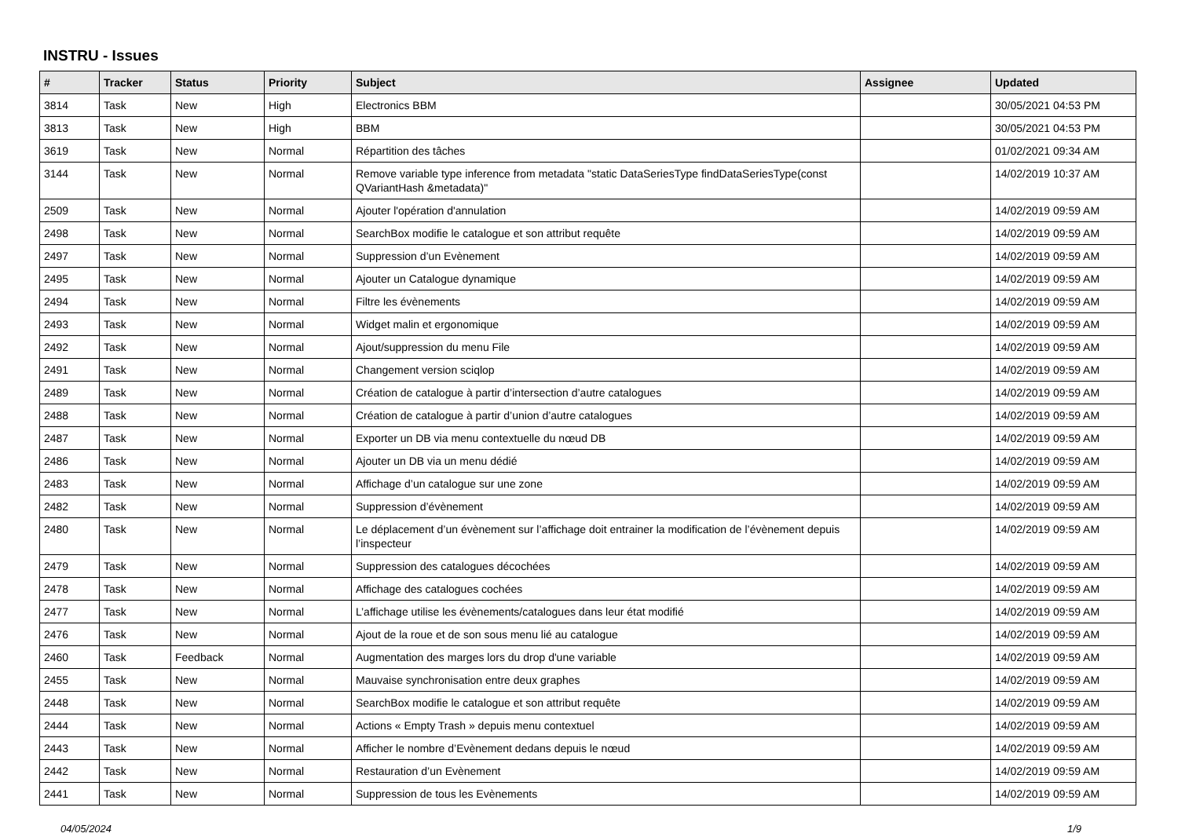INSTRU - Issues
| # | Tracker | Status | Priority | Subject | Assignee | Updated |
| --- | --- | --- | --- | --- | --- | --- |
| 3814 | Task | New | High | Electronics BBM | | 30/05/2021 04:53 PM |
| 3813 | Task | New | High | BBM | | 30/05/2021 04:53 PM |
| 3619 | Task | New | Normal | Répartition des tâches | | 01/02/2021 09:34 AM |
| 3144 | Task | New | Normal | Remove variable type inference from metadata "static DataSeriesType findDataSeriesType(const QVariantHash &metadata)" | | 14/02/2019 10:37 AM |
| 2509 | Task | New | Normal | Ajouter l'opération d'annulation | | 14/02/2019 09:59 AM |
| 2498 | Task | New | Normal | SearchBox modifie le catalogue et son attribut requête | | 14/02/2019 09:59 AM |
| 2497 | Task | New | Normal | Suppression d’un Evènement | | 14/02/2019 09:59 AM |
| 2495 | Task | New | Normal | Ajouter un Catalogue dynamique | | 14/02/2019 09:59 AM |
| 2494 | Task | New | Normal | Filtre les évènements | | 14/02/2019 09:59 AM |
| 2493 | Task | New | Normal | Widget malin et ergonomique | | 14/02/2019 09:59 AM |
| 2492 | Task | New | Normal | Ajout/suppression du menu File | | 14/02/2019 09:59 AM |
| 2491 | Task | New | Normal | Changement version sciqlop | | 14/02/2019 09:59 AM |
| 2489 | Task | New | Normal | Création de catalogue à partir d’intersection d’autre catalogues | | 14/02/2019 09:59 AM |
| 2488 | Task | New | Normal | Création de catalogue à partir d’union d’autre catalogues | | 14/02/2019 09:59 AM |
| 2487 | Task | New | Normal | Exporter un DB via menu contextuelle du nœud DB | | 14/02/2019 09:59 AM |
| 2486 | Task | New | Normal | Ajouter un DB via un menu dédié | | 14/02/2019 09:59 AM |
| 2483 | Task | New | Normal | Affichage d’un catalogue sur une zone | | 14/02/2019 09:59 AM |
| 2482 | Task | New | Normal | Suppression d’évènement | | 14/02/2019 09:59 AM |
| 2480 | Task | New | Normal | Le déplacement d’un évènement sur l’affichage doit entrainer la modification de l’évènement depuis l’inspecteur | | 14/02/2019 09:59 AM |
| 2479 | Task | New | Normal | Suppression des catalogues décochées | | 14/02/2019 09:59 AM |
| 2478 | Task | New | Normal | Affichage des catalogues cochées | | 14/02/2019 09:59 AM |
| 2477 | Task | New | Normal | L’affichage utilise les évènements/catalogues dans leur état modifié | | 14/02/2019 09:59 AM |
| 2476 | Task | New | Normal | Ajout de la roue et de son sous menu lié au catalogue | | 14/02/2019 09:59 AM |
| 2460 | Task | Feedback | Normal | Augmentation des marges lors du drop d'une variable | | 14/02/2019 09:59 AM |
| 2455 | Task | New | Normal | Mauvaise synchronisation entre deux graphes | | 14/02/2019 09:59 AM |
| 2448 | Task | New | Normal | SearchBox modifie le catalogue et son attribut requête | | 14/02/2019 09:59 AM |
| 2444 | Task | New | Normal | Actions « Empty Trash » depuis menu contextuel | | 14/02/2019 09:59 AM |
| 2443 | Task | New | Normal | Afficher le nombre d’Evènement dedans depuis le nœud | | 14/02/2019 09:59 AM |
| 2442 | Task | New | Normal | Restauration d’un Evènement | | 14/02/2019 09:59 AM |
| 2441 | Task | New | Normal | Suppression de tous les Evènements | | 14/02/2019 09:59 AM |
04/05/2024 1/9